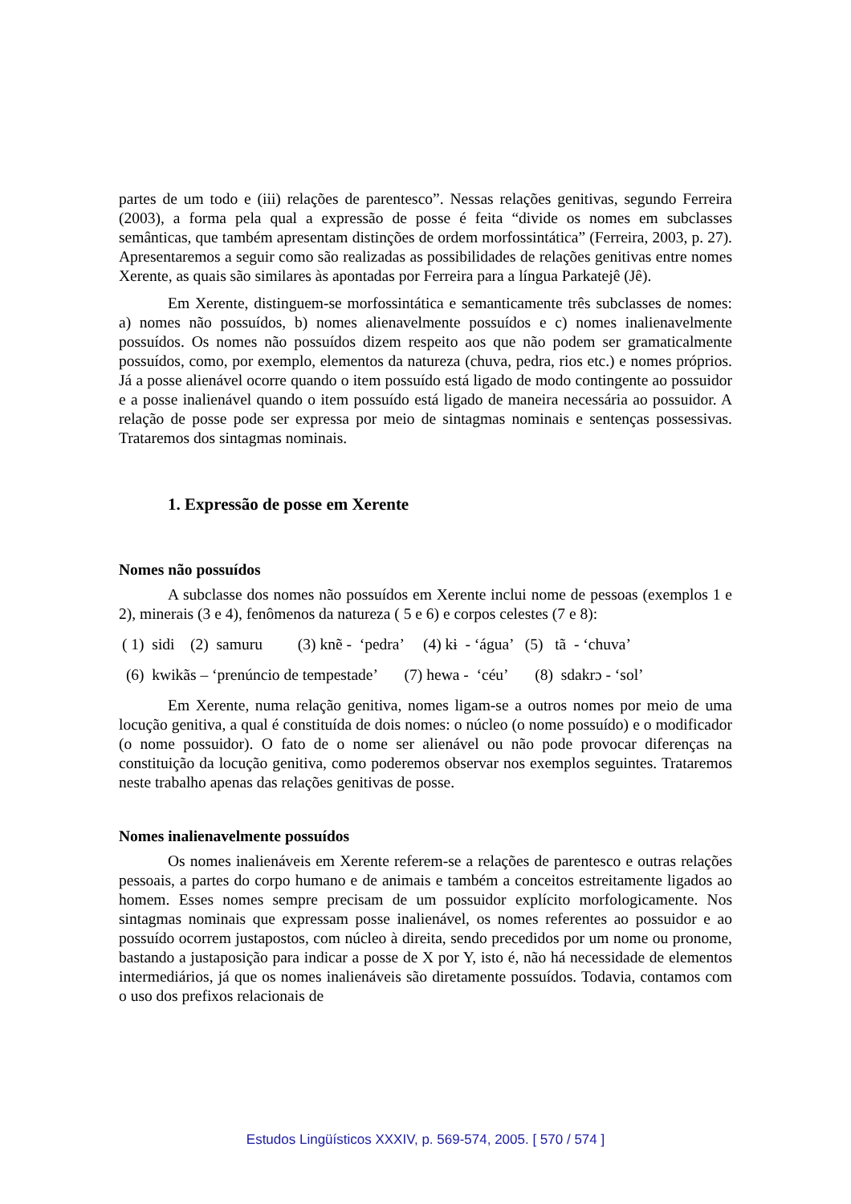partes de um todo e (iii) relações de parentesco”. Nessas relações genitivas, segundo Ferreira (2003), a forma pela qual a expressão de posse é feita “divide os nomes em subclasses semânticas, que também apresentam distinções de ordem morfossintática” (Ferreira, 2003, p. 27). Apresentaremos a seguir como são realizadas as possibilidades de relações genitivas entre nomes Xerente, as quais são similares às apontadas por Ferreira para a língua Parkatejê (Jê).
Em Xerente, distinguem-se morfossintática e semanticamente três subclasses de nomes: a) nomes não possuídos, b) nomes alienavelmente possuídos e c) nomes inalienavelmente possuídos. Os nomes não possuídos dizem respeito aos que não podem ser gramaticalmente possuídos, como, por exemplo, elementos da natureza (chuva, pedra, rios etc.) e nomes próprios. Já a posse alienável ocorre quando o item possuído está ligado de modo contingente ao possuidor e a posse inalienável quando o item possuído está ligado de maneira necessária ao possuidor. A relação de posse pode ser expressa por meio de sintagmas nominais e sentenças possessivas. Trataremos dos sintagmas nominais.
1. Expressão de posse em Xerente
Nomes não possuídos
A subclasse dos nomes não possuídos em Xerente inclui nome de pessoas (exemplos 1 e 2), minerais (3 e 4), fenômenos da natureza ( 5 e 6) e corpos celestes (7 e 8):
( 1) sidi (2) samuru (3) knẽ - ‘pedra’ (4) kɨ - ‘água’ (5) tã - ‘chuva’
(6) kwikãs – ‘prenúncio de tempestade’ (7) hewa - ‘céu’ (8) sdakrɔ - ‘sol’
Em Xerente, numa relação genitiva, nomes ligam-se a outros nomes por meio de uma locução genitiva, a qual é constituída de dois nomes: o núcleo (o nome possuído) e o modificador (o nome possuidor). O fato de o nome ser alienável ou não pode provocar diferenças na constituição da locução genitiva, como poderemos observar nos exemplos seguintes. Trataremos neste trabalho apenas das relações genitivas de posse.
Nomes inalienavelmente possuídos
Os nomes inalienáveis em Xerente referem-se a relações de parentesco e outras relações pessoais, a partes do corpo humano e de animais e também a conceitos estreitamente ligados ao homem. Esses nomes sempre precisam de um possuidor explícito morfologicamente. Nos sintagmas nominais que expressam posse inalienável, os nomes referentes ao possuidor e ao possuído ocorrem justapostos, com núcleo à direita, sendo precedidos por um nome ou pronome, bastando a justaposição para indicar a posse de X por Y, isto é, não há necessidade de elementos intermediários, já que os nomes inalienáveis são diretamente possuídos. Todavia, contamos com o uso dos prefixos relacionais de
Estudos Lingüísticos XXXIV, p. 569-574, 2005. [ 570 / 574 ]